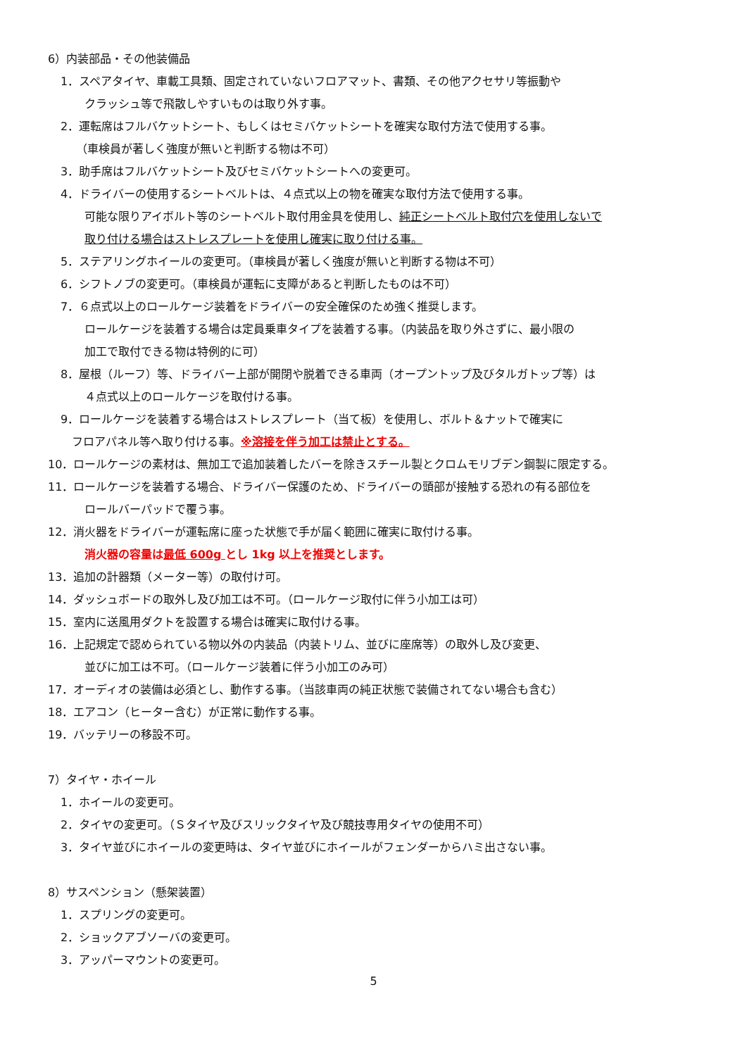6）内装部品・その他装備品
1．スペアタイヤ、車載工具類、固定されていないフロアマット、書類、その他アクセサリ等振動や
クラッシュ等で飛散しやすいものは取り外す事。
2．運転席はフルバケットシート、もしくはセミバケットシートを確実な取付方法で使用する事。
（車検員が著しく強度が無いと判断する物は不可）
3．助手席はフルバケットシート及びセミバケットシートへの変更可。
4．ドライバーの使用するシートベルトは、４点式以上の物を確実な取付方法で使用する事。
可能な限りアイボルト等のシートベルト取付用金具を使用し、純正シートベルト取付穴を使用しないで
取り付ける場合はストレスプレートを使用し確実に取り付ける事。
5．ステアリングホイールの変更可。（車検員が著しく強度が無いと判断する物は不可）
6．シフトノブの変更可。（車検員が運転に支障があると判断したものは不可）
7．６点式以上のロールケージ装着をドライバーの安全確保のため強く推奨します。
ロールケージを装着する場合は定員乗車タイプを装着する事。（内装品を取り外さずに、最小限の
加工で取付できる物は特例的に可）
8．屋根（ルーフ）等、ドライバー上部が開閉や脱着できる車両（オープントップ及びタルガトップ等）は
４点式以上のロールケージを取付ける事。
9．ロールケージを装着する場合はストレスプレート（当て板）を使用し、ボルト＆ナットで確実に
フロアパネル等へ取り付ける事。※溶接を伴う加工は禁止とする。
10．ロールケージの素材は、無加工で追加装着したバーを除きスチール製とクロムモリブデン鋼製に限定する。
11．ロールケージを装着する場合、ドライバー保護のため、ドライバーの頭部が接触する恐れの有る部位を
ロールバーパッドで覆う事。
12．消火器をドライバーが運転席に座った状態で手が届く範囲に確実に取付ける事。
消火器の容量は最低 600g とし 1kg 以上を推奨とします。
13．追加の計器類（メーター等）の取付け可。
14．ダッシュボードの取外し及び加工は不可。（ロールケージ取付に伴う小加工は可）
15．室内に送風用ダクトを設置する場合は確実に取付ける事。
16．上記規定で認められている物以外の内装品（内装トリム、並びに座席等）の取外し及び変更、
並びに加工は不可。（ロールケージ装着に伴う小加工のみ可）
17．オーディオの装備は必須とし、動作する事。（当該車両の純正状態で装備されてない場合も含む）
18．エアコン（ヒーター含む）が正常に動作する事。
19．バッテリーの移設不可。
7）タイヤ・ホイール
1．ホイールの変更可。
2．タイヤの変更可。（Ｓタイヤ及びスリックタイヤ及び競技専用タイヤの使用不可）
3．タイヤ並びにホイールの変更時は、タイヤ並びにホイールがフェンダーからハミ出さない事。
8）サスペンション（懸架装置）
1．スプリングの変更可。
2．ショックアブソーバの変更可。
3．アッパーマウントの変更可。
5